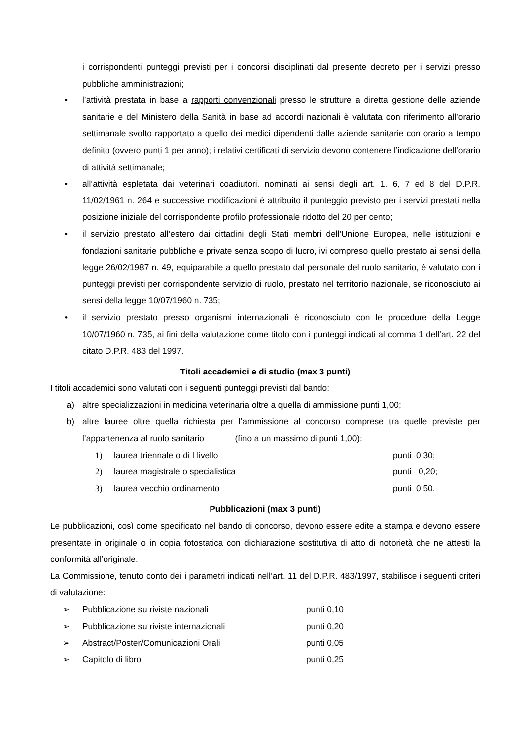i corrispondenti punteggi previsti per i concorsi disciplinati dal presente decreto per i servizi presso pubbliche amministrazioni;
• l’attività prestata in base a rapporti convenzionali presso le strutture a diretta gestione delle aziende sanitarie e del Ministero della Sanità in base ad accordi nazionali è valutata con riferimento all’orario settimanale svolto rapportato a quello dei medici dipendenti dalle aziende sanitarie con orario a tempo definito (ovvero punti 1 per anno); i relativi certificati di servizio devono contenere l’indicazione dell’orario di attività settimanale;
• all’attività espletata dai veterinari coadiutori, nominati ai sensi degli art. 1, 6, 7 ed 8 del D.P.R. 11/02/1961 n. 264 e successive modificazioni è attribuito il punteggio previsto per i servizi prestati nella posizione iniziale del corrispondente profilo professionale ridotto del 20 per cento;
• il servizio prestato all’estero dai cittadini degli Stati membri dell’Unione Europea, nelle istituzioni e fondazioni sanitarie pubbliche e private senza scopo di lucro, ivi compreso quello prestato ai sensi della legge 26/02/1987 n. 49, equiparabile a quello prestato dal personale del ruolo sanitario, è valutato con i punteggi previsti per corrispondente servizio di ruolo, prestato nel territorio nazionale, se riconosciuto ai sensi della legge 10/07/1960 n. 735;
• il servizio prestato presso organismi internazionali è riconosciuto con le procedure della Legge 10/07/1960 n. 735, ai fini della valutazione come titolo con i punteggi indicati al comma 1 dell’art. 22 del citato D.P.R. 483 del 1997.
Titoli accademici e di studio (max 3 punti)
I titoli accademici sono valutati con i seguenti punteggi previsti dal bando:
a) altre specializzazioni in medicina veterinaria oltre a quella di ammissione punti 1,00;
b) altre lauree oltre quella richiesta per l’ammissione al concorso comprese tra quelle previste per l’appartenenza al ruolo sanitario (fino a un massimo di punti 1,00):
1) laurea triennale o di I livello punti 0,30;
2) laurea magistrale o specialistica punti 0,20;
3) laurea vecchio ordinamento punti 0,50.
Pubblicazioni (max 3 punti)
Le pubblicazioni, così come specificato nel bando di concorso, devono essere edite a stampa e devono essere presentate in originale o in copia fotostatica con dichiarazione sostitutiva di atto di notorietà che ne attesti la conformità all’originale.
La Commissione, tenuto conto dei i parametri indicati nell’art. 11 del D.P.R. 483/1997, stabilisce i seguenti criteri di valutazione:
➢ Pubblicazione su riviste nazionali punti 0,10
➢ Pubblicazione su riviste internazionali punti 0,20
➢ Abstract/Poster/Comunicazioni Orali punti 0,05
➢ Capitolo di libro punti 0,25